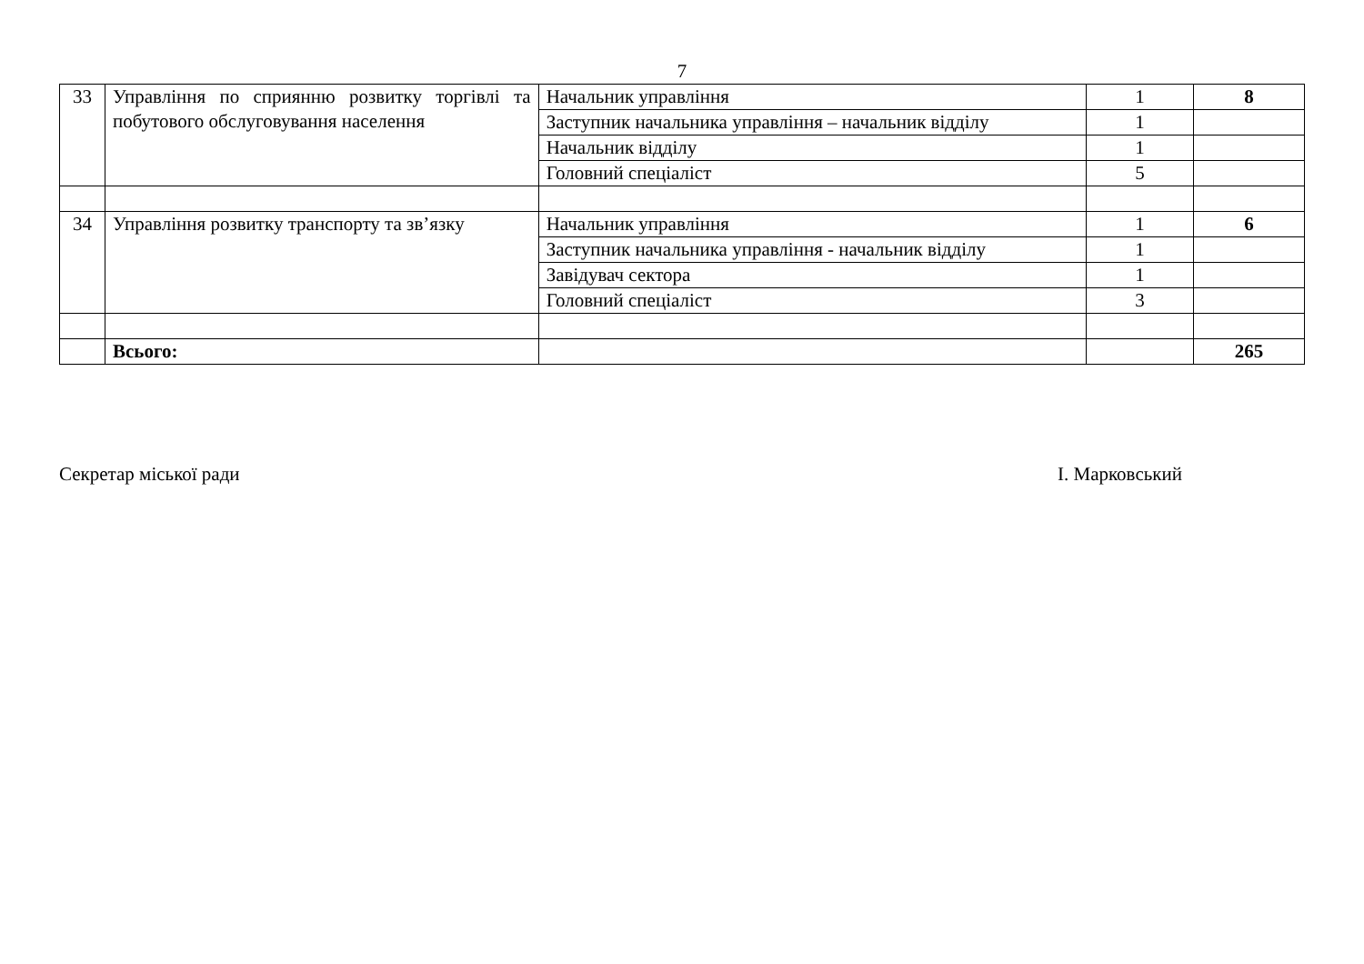7
| 33 | Управління по сприянню розвитку торгівлі та побутового обслуговування населення | Начальник управління | 1 | 8 |
| | | Заступник начальника управління – начальник відділу | 1 | |
| | | Начальник відділу | 1 | |
| | | Головний спеціаліст | 5 | |
| 34 | Управління розвитку транспорту та зв’язку | Начальник управління | 1 | 6 |
| | | Заступник начальника управління - начальник відділу | 1 | |
| | | Завідувач сектора | 1 | |
| | | Головний спеціаліст | 3 | |
| | Всього: | | | 265 |
Секретар міської ради І. Марковський